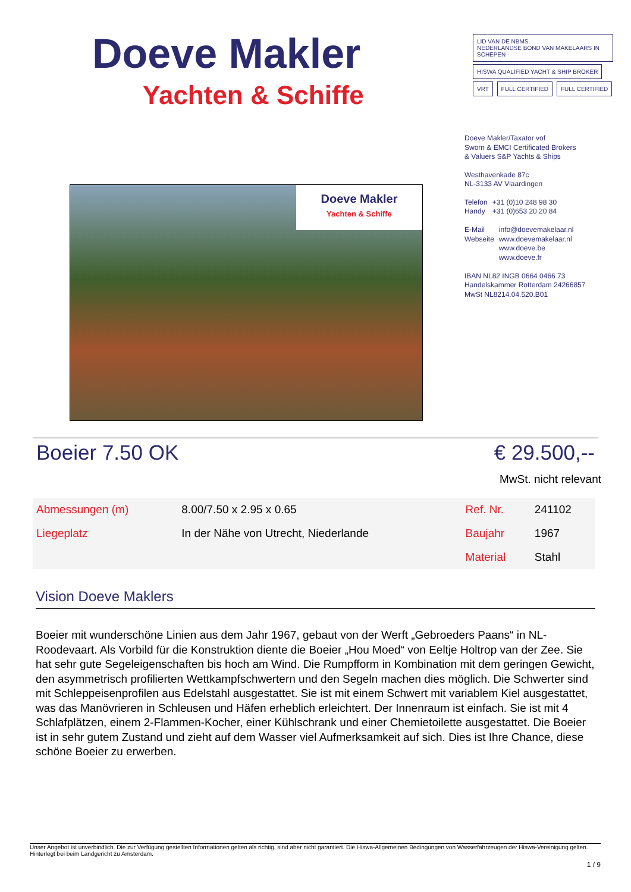Doeve Makler
Yachten & Schiffe
LID VAN DE NBMS
NEDERLANDSE BOND VAN MAKELAARS IN SCHEPEN HISWA QUALIFIED YACHT & SHIP BROKER
VRT FULL CERTIFIED FULL CERTIFIED
Doeve Makler
Yachten & Schiffe
Doeve Makler/Taxator vof
Sworn & EMCI Certificated Brokers
& Valuers S&P Yachts & Ships
Westhavenkade 87c
NL-3133 AV Vlaardingen
| Telefon | +31 (0)10 248 98 30 |
| Handy | +31 (0)653 20 20 84 |
| E-Mail | info@doevemakelaar.nl |
| Webseite | www.doevemakelaar.nl |
| | www.doeve.be |
| | www.doeve.fr |
IBAN NL82 INGB 0664 0466 73
Handelskammer Rotterdam 24266857
MwSt NL8214.04.520.B01
Boeier 7.50 OK € 29.500,--
MwSt. nicht relevant
| Abmessungen (m) | 8.00/7.50 x 2.95 x 0.65 | Ref. Nr. | 241102 |
| Liegeplatz | In der Nähe von Utrecht, Niederlande | Baujahr | 1967 |
| | | Material | Stahl |
Vision Doeve Maklers
Boeier mit wunderschöne Linien aus dem Jahr 1967, gebaut von der Werft „Gebroeders Paans“ in NL-Roodevaart. Als Vorbild für die Konstruktion diente die Boeier „Hou Moed“ von Eeltje Holtrop van der Zee. Sie hat sehr gute Segeleigenschaften bis hoch am Wind. Die Rumpfform in Kombination mit dem geringen Gewicht, den asymmetrisch profilierten Wettkampfschwertern und den Segeln machen dies möglich. Die Schwerter sind mit Schleppeisenprofilen aus Edelstahl ausgestattet. Sie ist mit einem Schwert mit variablem Kiel ausgestattet, was das Manövrieren in Schleusen und Häfen erheblich erleichtert. Der Innenraum ist einfach. Sie ist mit 4 Schlafplätzen, einem 2-Flammen-Kocher, einer Kühlschrank und einer Chemietoilette ausgestattet. Die Boeier ist in sehr gutem Zustand und zieht auf dem Wasser viel Aufmerksamkeit auf sich. Dies ist Ihre Chance, diese schöne Boeier zu erwerben.
Unser Angebot ist unverbindlich. Die zur Verfügung gestellten Informationen gelten als richtig, sind aber nicht garantiert. Die Hiswa-Allgemeinen Bedingungen von Wasserfahrzeugen der Hiswa-Vereinigung gelten. Hinterlegt bei beim Landgericht zu Amsterdam.
1 / 9